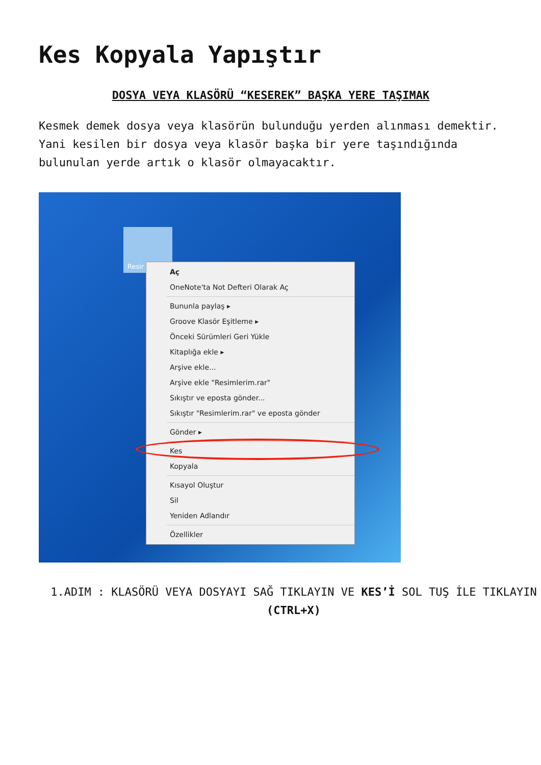Kes Kopyala Yapıştır
DOSYA VEYA KLASÖRÜ “KESEREK” BAŞKA YERE TAŞIMAK
Kesmek demek dosya veya klasörün bulunduğu yerden alınması demektir. Yani kesilen bir dosya veya klasör başka bir yere taşındığında bulunulan yerde artık o klasör olmayacaktır.
Resir
Aç
OneNote'ta Not Defteri Olarak Aç
Bununla paylaş ▸
Groove Klasör Eşitleme ▸
Önceki Sürümleri Geri Yükle
Kitaplığa ekle ▸
Arşive ekle...
Arşive ekle "Resimlerim.rar"
Sıkıştır ve eposta gönder...
Sıkıştır "Resimlerim.rar" ve eposta gönder
Gönder ▸
Kes
Kopyala
Kısayol Oluştur
Sil
Yeniden Adlandır
Özellikler
1.ADIM : KLASÖRÜ VEYA DOSYAYI SAĞ TIKLAYIN VE KES’İ SOL TUŞ İLE TIKLAYIN (CTRL+X)